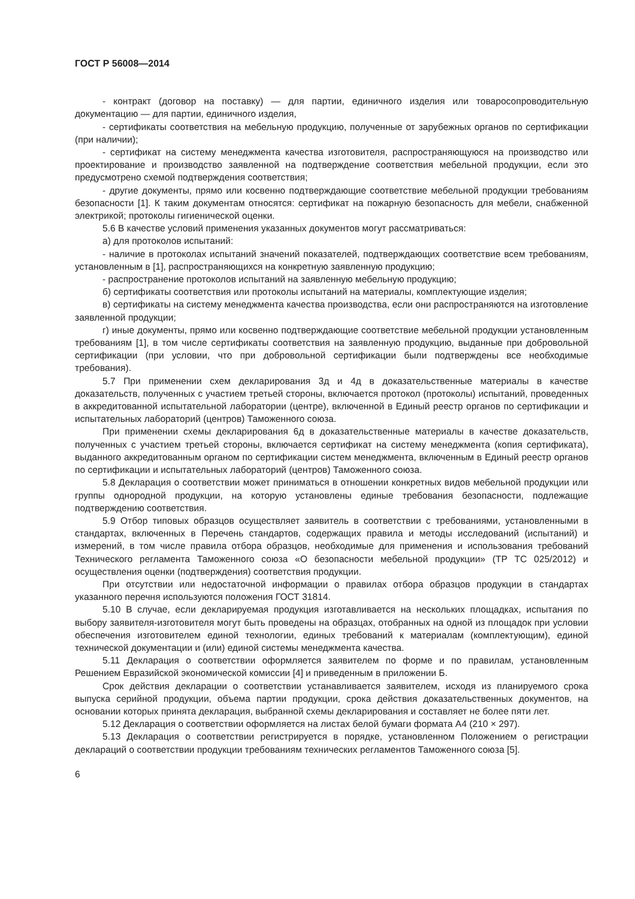ГОСТ Р 56008—2014
- контракт (договор на поставку) — для партии, единичного изделия или товаросопроводительную документацию — для партии, единичного изделия,
- сертификаты соответствия на мебельную продукцию, полученные от зарубежных органов по сертификации (при наличии);
- сертификат на систему менеджмента качества изготовителя, распространяющуюся на производство или проектирование и производство заявленной на подтверждение соответствия мебельной продукции, если это предусмотрено схемой подтверждения соответствия;
- другие документы, прямо или косвенно подтверждающие соответствие мебельной продукции требованиям безопасности [1]. К таким документам относятся: сертификат на пожарную безопасность для мебели, снабженной электрикой; протоколы гигиенической оценки.
5.6 В качестве условий применения указанных документов могут рассматриваться:
а) для протоколов испытаний:
- наличие в протоколах испытаний значений показателей, подтверждающих соответствие всем требованиям, установленным в [1], распространяющихся на конкретную заявленную продукцию;
- распространение протоколов испытаний на заявленную мебельную продукцию;
б) сертификаты соответствия или протоколы испытаний на материалы, комплектующие изделия;
в) сертификаты на систему менеджмента качества производства, если они распространяются на изготовление заявленной продукции;
г) иные документы, прямо или косвенно подтверждающие соответствие мебельной продукции установленным требованиям [1], в том числе сертификаты соответствия на заявленную продукцию, выданные при добровольной сертификации (при условии, что при добровольной сертификации были подтверждены все необходимые требования).
5.7 При применении схем декларирования 3д и 4д в доказательственные материалы в качестве доказательств, полученных с участием третьей стороны, включается протокол (протоколы) испытаний, проведенных в аккредитованной испытательной лаборатории (центре), включенной в Единый реестр органов по сертификации и испытательных лабораторий (центров) Таможенного союза.
При применении схемы декларирования 6д в доказательственные материалы в качестве доказательств, полученных с участием третьей стороны, включается сертификат на систему менеджмента (копия сертификата), выданного аккредитованным органом по сертификации систем менеджмента, включенным в Единый реестр органов по сертификации и испытательных лабораторий (центров) Таможенного союза.
5.8 Декларация о соответствии может приниматься в отношении конкретных видов мебельной продукции или группы однородной продукции, на которую установлены единые требования безопасности, подлежащие подтверждению соответствия.
5.9 Отбор типовых образцов осуществляет заявитель в соответствии с требованиями, установленными в стандартах, включенных в Перечень стандартов, содержащих правила и методы исследований (испытаний) и измерений, в том числе правила отбора образцов, необходимые для применения и использования требований Технического регламента Таможенного союза «О безопасности мебельной продукции» (ТР ТС 025/2012) и осуществления оценки (подтверждения) соответствия продукции.
При отсутствии или недостаточной информации о правилах отбора образцов продукции в стандартах указанного перечня используются положения ГОСТ 31814.
5.10 В случае, если декларируемая продукция изготавливается на нескольких площадках, испытания по выбору заявителя-изготовителя могут быть проведены на образцах, отобранных на одной из площадок при условии обеспечения изготовителем единой технологии, единых требований к материалам (комплектующим), единой технической документации и (или) единой системы менеджмента качества.
5.11 Декларация о соответствии оформляется заявителем по форме и по правилам, установленным Решением Евразийской экономической комиссии [4] и приведенным в приложении Б.
Срок действия декларации о соответствии устанавливается заявителем, исходя из планируемого срока выпуска серийной продукции, объема партии продукции, срока действия доказательственных документов, на основании которых принята декларация, выбранной схемы декларирования и составляет не более пяти лет.
5.12 Декларация о соответствии оформляется на листах белой бумаги формата А4 (210 × 297).
5.13 Декларация о соответствии регистрируется в порядке, установленном Положением о регистрации деклараций о соответствии продукции требованиям технических регламентов Таможенного союза [5].
6